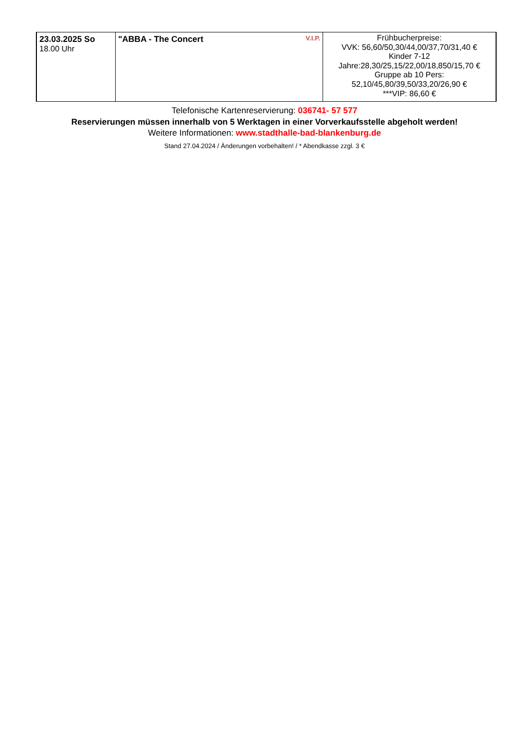| 23.03.2025 So 18.00 Uhr | V.I.P. "ABBA - The Concert | Frühbucherpreise: VVK: 56,60/50,30/44,00/37,70/31,40 € Kinder 7-12 Jahre:28,30/25,15/22,00/18,850/15,70 € Gruppe ab 10 Pers: 52,10/45,80/39,50/33,20/26,90 € ***VIP: 86,60 € |
Telefonische Kartenreservierung: 036741- 57 577
Reservierungen müssen innerhalb von 5 Werktagen in einer Vorverkaufsstelle abgeholt werden!
Weitere Informationen: www.stadthalle-bad-blankenburg.de
Stand 27.04.2024 / Änderungen vorbehalten! / * Abendkasse zzgl. 3 €